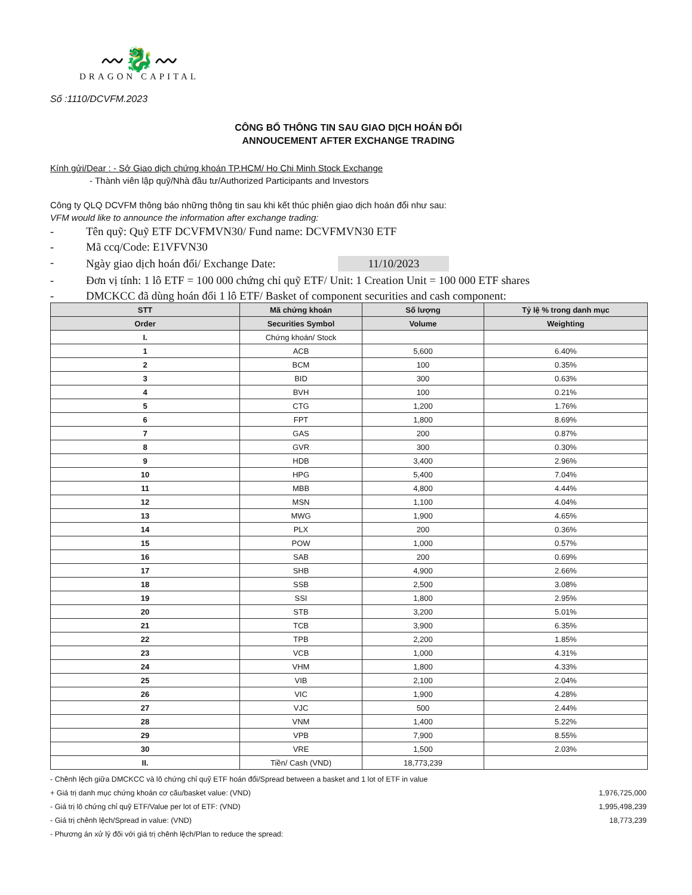〰🐉〰
DRAGON CAPITAL
Số :1110/DCVFM.2023
CÔNG BỐ THÔNG TIN SAU GIAO DỊCH HOÁN ĐỔI
ANNOUCEMENT AFTER EXCHANGE TRADING
Kính gửi/Dear : - Sở Giao dịch chứng khoán TP.HCM/ Ho Chi Minh Stock Exchange
- Thành viên lập quỹ/Nhà đầu tư/Authorized Participants and Investors
Công ty QLQ DCVFM thông báo những thông tin sau khi kết thúc phiên giao dịch hoán đổi như sau:
VFM would like to announce the information after exchange trading:
- Tên quỹ: Quỹ ETF DCVFMVN30/ Fund name: DCVFMVN30 ETF
- Mã ccq/Code: E1VFVN30
- Ngày giao dịch hoán đổi/ Exchange Date: 11/10/2023
- Đơn vị tính: 1 lô ETF = 100 000 chứng chỉ quỹ ETF/ Unit: 1 Creation Unit = 100 000 ETF shares
- DMCKCC đã dùng hoán đổi 1 lô ETF/ Basket of component securities and cash component:
| STT | Mã chứng khoán | Số lượng | Tỷ lệ % trong danh mục |
| --- | --- | --- | --- |
| Order | Securities Symbol | Volume | Weighting |
| I. | Chứng khoán/ Stock | | |
| 1 | ACB | 5,600 | 6.40% |
| 2 | BCM | 100 | 0.35% |
| 3 | BID | 300 | 0.63% |
| 4 | BVH | 100 | 0.21% |
| 5 | CTG | 1,200 | 1.76% |
| 6 | FPT | 1,800 | 8.69% |
| 7 | GAS | 200 | 0.87% |
| 8 | GVR | 300 | 0.30% |
| 9 | HDB | 3,400 | 2.96% |
| 10 | HPG | 5,400 | 7.04% |
| 11 | MBB | 4,800 | 4.44% |
| 12 | MSN | 1,100 | 4.04% |
| 13 | MWG | 1,900 | 4.65% |
| 14 | PLX | 200 | 0.36% |
| 15 | POW | 1,000 | 0.57% |
| 16 | SAB | 200 | 0.69% |
| 17 | SHB | 4,900 | 2.66% |
| 18 | SSB | 2,500 | 3.08% |
| 19 | SSI | 1,800 | 2.95% |
| 20 | STB | 3,200 | 5.01% |
| 21 | TCB | 3,900 | 6.35% |
| 22 | TPB | 2,200 | 1.85% |
| 23 | VCB | 1,000 | 4.31% |
| 24 | VHM | 1,800 | 4.33% |
| 25 | VIB | 2,100 | 2.04% |
| 26 | VIC | 1,900 | 4.28% |
| 27 | VJC | 500 | 2.44% |
| 28 | VNM | 1,400 | 5.22% |
| 29 | VPB | 7,900 | 8.55% |
| 30 | VRE | 1,500 | 2.03% |
| II. | Tiền/ Cash (VND) | 18,773,239 | |
- Chênh lệch giữa DMCKCC và lô chứng chỉ quỹ ETF hoán đổi/Spread between a basket and 1 lot of ETF in value
+ Giá trị danh mục chứng khoán cơ cấu/basket value: (VND) 1,976,725,000
- Giá trị lô chứng chỉ quỹ ETF/Value per lot of ETF: (VND) 1,995,498,239
- Giá trị chênh lệch/Spread in value: (VND) 18,773,239
- Phương án xử lý đối với giá trị chênh lệch/Plan to reduce the spread: